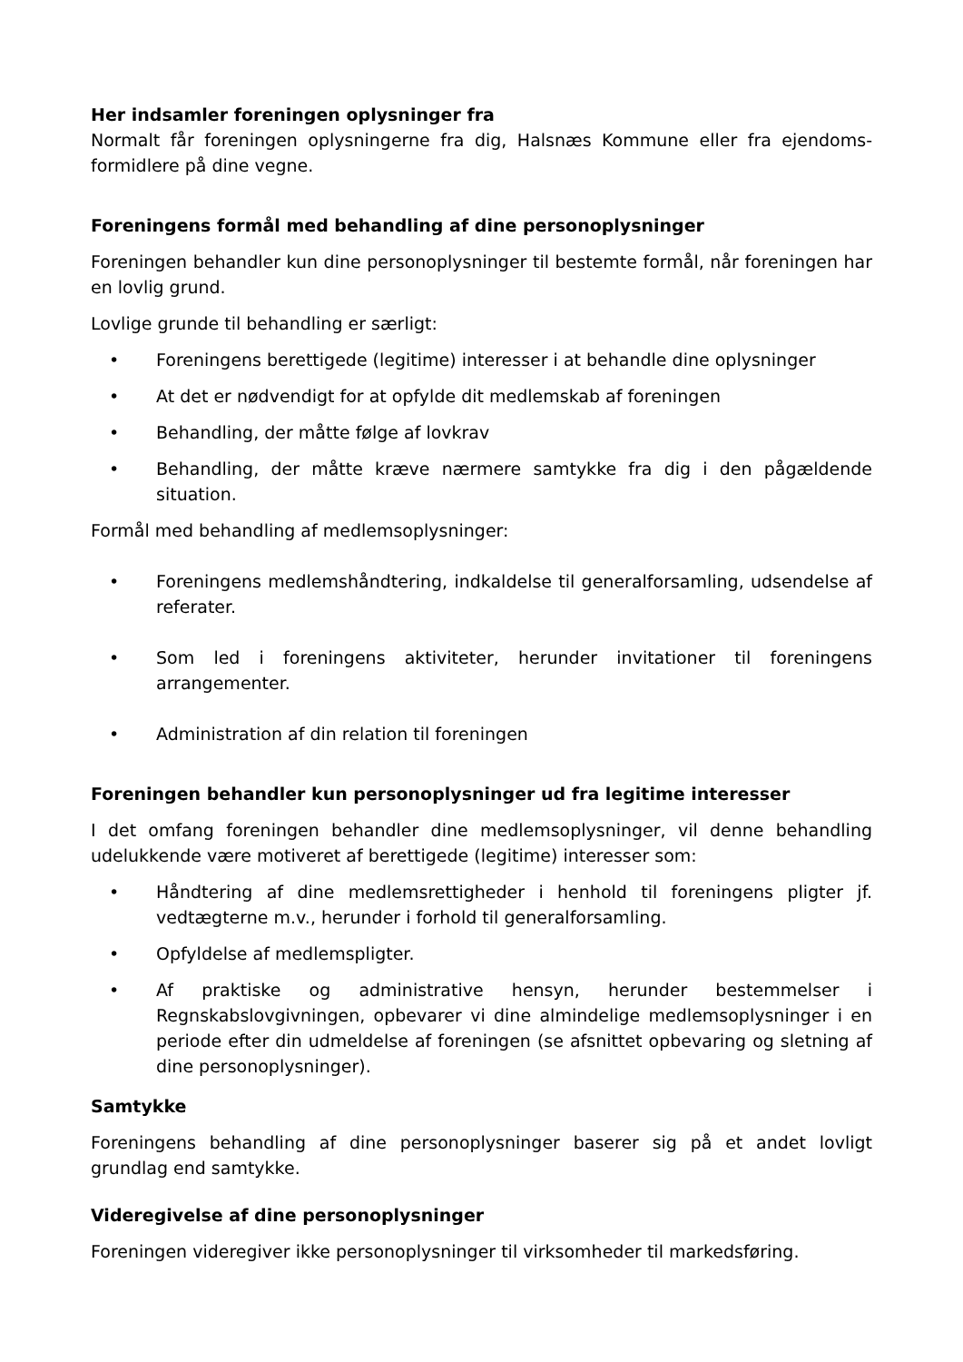Her indsamler foreningen oplysninger fra
Normalt får foreningen oplysningerne fra dig, Halsnæs Kommune eller fra ejendoms-formidlere på dine vegne.
Foreningens formål med behandling af dine personoplysninger
Foreningen behandler kun dine personoplysninger til bestemte formål, når foreningen har en lovlig grund.
Lovlige grunde til behandling er særligt:
• Foreningens berettigede (legitime) interesser i at behandle dine oplysninger
• At det er nødvendigt for at opfylde dit medlemskab af foreningen
• Behandling, der måtte følge af lovkrav
• Behandling, der måtte kræve nærmere samtykke fra dig i den pågældende situation.
Formål med behandling af medlemsoplysninger:
• Foreningens medlemshåndtering, indkaldelse til generalforsamling, udsendelse af referater.
• Som led i foreningens aktiviteter, herunder invitationer til foreningens arrangementer.
• Administration af din relation til foreningen
Foreningen behandler kun personoplysninger ud fra legitime interesser
I det omfang foreningen behandler dine medlemsoplysninger, vil denne behandling udelukkende være motiveret af berettigede (legitime) interesser som:
• Håndtering af dine medlemsrettigheder i henhold til foreningens pligter jf. vedtægterne m.v., herunder i forhold til generalforsamling.
• Opfyldelse af medlemspligter.
• Af praktiske og administrative hensyn, herunder bestemmelser i Regnskabslovgivningen, opbevarer vi dine almindelige medlemsoplysninger i en periode efter din udmeldelse af foreningen (se afsnittet opbevaring og sletning af dine personoplysninger).
Samtykke
Foreningens behandling af dine personoplysninger baserer sig på et andet lovligt grundlag end samtykke.
Videregivelse af dine personoplysninger
Foreningen videregiver ikke personoplysninger til virksomheder til markedsføring.